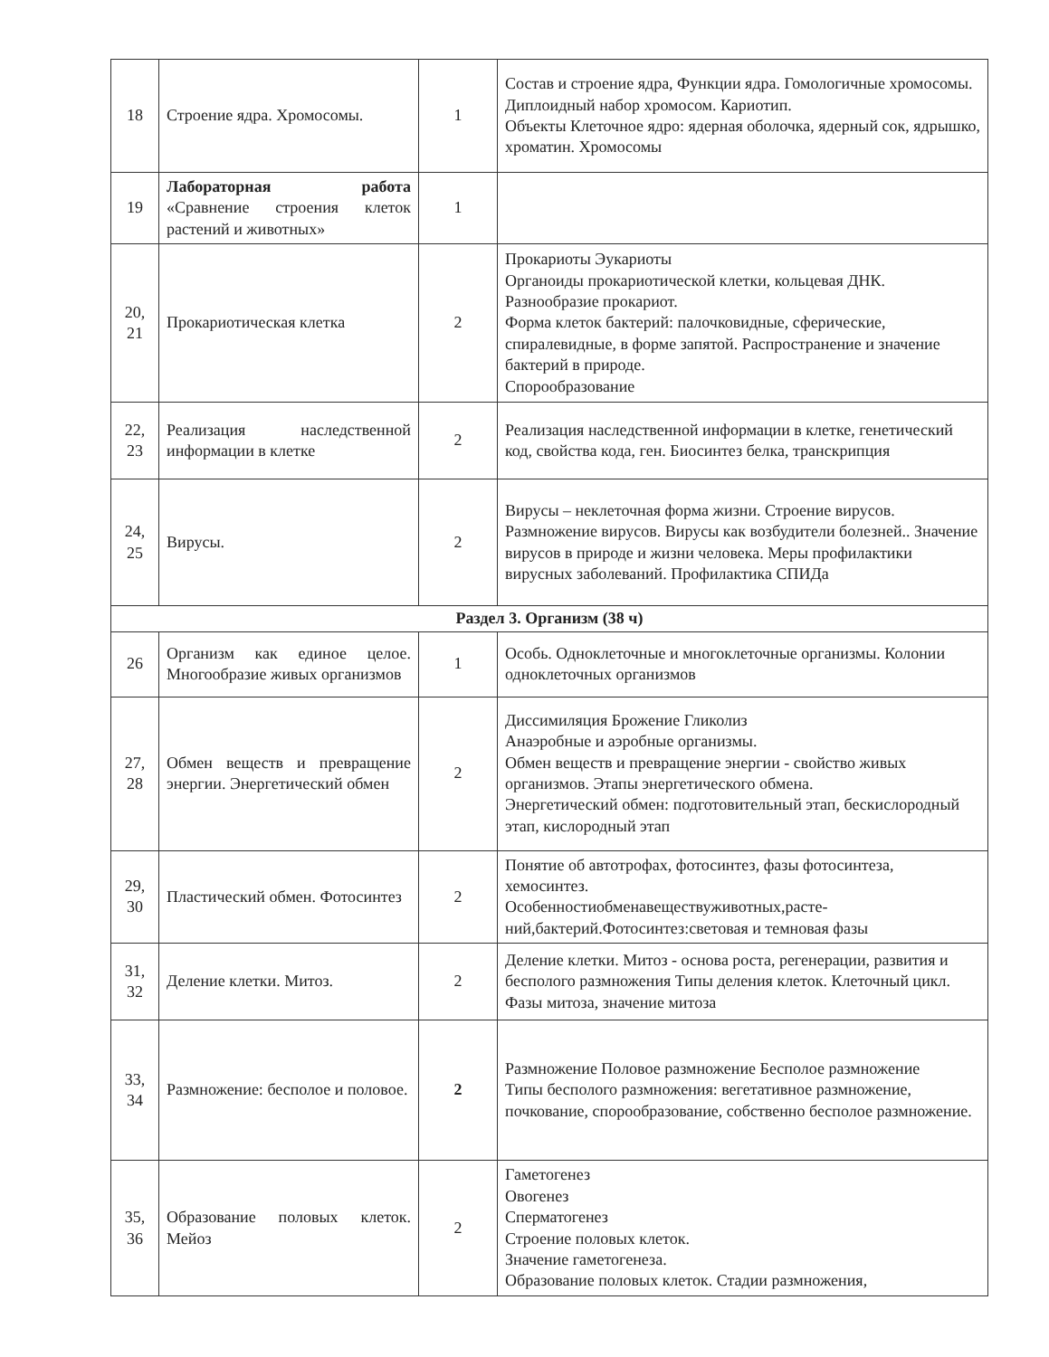| 18 | Строение ядра. Хромосомы. | 1 | Состав и строение ядра, Функции ядра. Гомологичные хромосомы. Диплоидный набор хромосом. Кариотип. Объекты Клеточное ядро: ядерная оболочка, ядерный сок, ядрышко, хроматин. Хромосомы |
| 19 | Лабораторная работа «Сравнение строения клеток растений и животных» | 1 | |
| 20, 21 | Прокариотическая клетка | 2 | Прокариоты Эукариоты Органоиды прокариотической клетки, кольцевая ДНК. Разнообразие прокариот. Форма клеток бактерий: палочковидные, сферические, спиралевидные, в форме запятой. Распространение и значение бактерий в природе. Спорообразование |
| 22, 23 | Реализация наследственной информации в клетке | 2 | Реализация наследственной информации в клетке, генетический код, свойства кода, ген. Биосинтез белка, транскрипция |
| 24, 25 | Вирусы. | 2 | Вирусы – неклеточная форма жизни. Строение вирусов. Размножение вирусов. Вирусы как возбудители болезней.. Значение вирусов в природе и жизни человека. Меры профилактики вирусных заболеваний. Профилактика СПИДа |
| Раздел 3. Организм (38 ч) | | | |
| 26 | Организм как единое целое. Многообразие живых организмов | 1 | Особь. Одноклеточные и многоклеточные организмы. Колонии одноклеточных организмов |
| 27, 28 | Обмен веществ и превращение энергии. Энергетический обмен | 2 | Диссимиляция Брожение Гликолиз Анаэробные и аэробные организмы. Обмен веществ и превращение энергии - свойство живых организмов. Этапы энергетического обмена. Энергетический обмен: подготовительный этап, бескислородный этап, кислородный этап |
| 29, 30 | Пластический обмен. Фотосинтез | 2 | Понятие об автотрофах, фотосинтез, фазы фотосинтеза, хемосинтез. Особенностиобменавеществуживотных,расте-ний,бактерий.Фотосинтез:световая и темновая фазы |
| 31, 32 | Деление клетки. Митоз. | 2 | Деление клетки. Митоз - основа роста, регенерации, развития и бесполого размножения Типы деления клеток. Клеточный цикл. Фазы митоза, значение митоза |
| 33, 34 | Размножение: бесполое и половое. | 2 | Размножение Половое размножение Бесполое размножение Типы бесполого размножения: вегетативное размножение, почкование, спорообразование, собственно бесполое размножение. |
| 35, 36 | Образование половых клеток. Мейоз | 2 | Гаметогенез Овогенез Сперматогенез Строение половых клеток. Значение гаметогенеза. Образование половых клеток. Стадии размножения, |